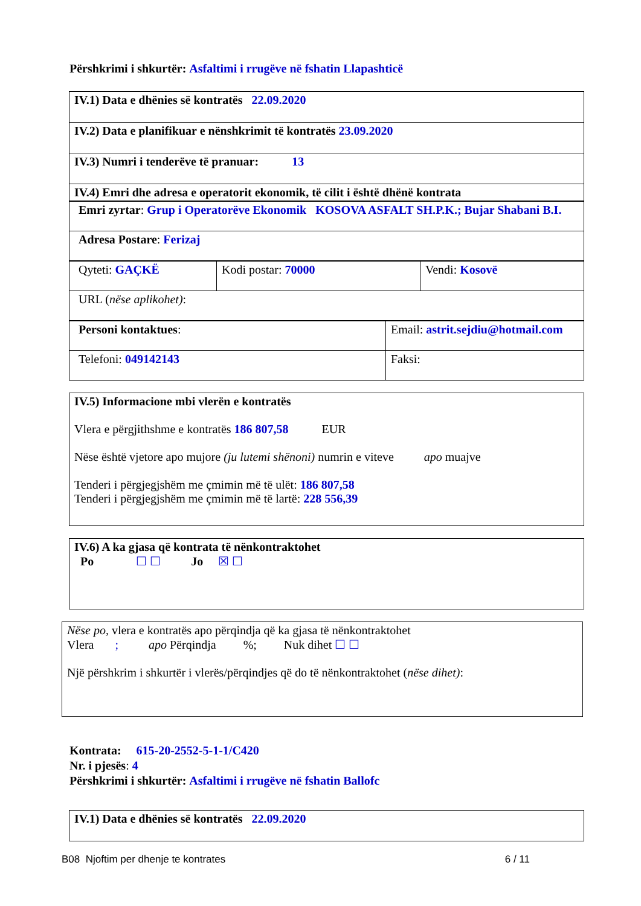Përshkrimi i shkurtër: Asfaltimi i rrugëve në fshatin Llapashticë
| IV.1) Data e dhënies së kontratës 22.09.2020 |
| IV.2) Data e planifikuar e nënshkrimit të kontratës 23.09.2020 |
| IV.3) Numri i tenderëve të pranuar: 13 |
| IV.4) Emri dhe adresa e operatorit ekonomik, të cilit i është dhënë kontrata |
| Emri zyrtar : Grup i Operatorëve Ekonomik KOSOVA ASFALT SH.P.K.; Bujar Shabani B.I. |
| Adresa Postare : Ferizaj |
| Qyteti: GAÇKË | Kodi postar: 70000 | Vendi: Kosovë |
| URL ( nëse aplikohet) : | | |
| Personi kontaktues : | Email: astrit.sejdiu@hotmail.com |
| Telefoni: 049142143 | Faksi: |
IV.5) Informacione mbi vlerën e kontratës
Vlera e përgjithshme e kontratës 186 807,58 EUR
Nëse është vjetore apo mujore (ju lutemi shënoni) numrin e viteve apo muajve
Tenderi i përgjegjshëm me çmimin më të ulët: 186 807,58
Tenderi i përgjegjshëm me çmimin më të lartë: 228 556,39
IV.6) A ka gjasa që kontrata të nënkontraktohet
Po ☐ ☐ Jo ☒ ☐
Nëse po, vlera e kontratës apo përqindja që ka gjasa të nënkontraktohet
Vlera ; apo Përqindja %; Nuk dihet ☐ ☐
Një përshkrim i shkurtër i vlerës/përqindjes që do të nënkontraktohet (nëse dihet):
Kontrata: 615-20-2552-5-1-1/C420
Nr. i pjesës: 4
Përshkrimi i shkurtër: Asfaltimi i rrugëve në fshatin Ballofc
| IV.1) Data e dhënies së kontratës 22.09.2020 |
B08 Njoftim per dhenje te kontrates 6 / 11